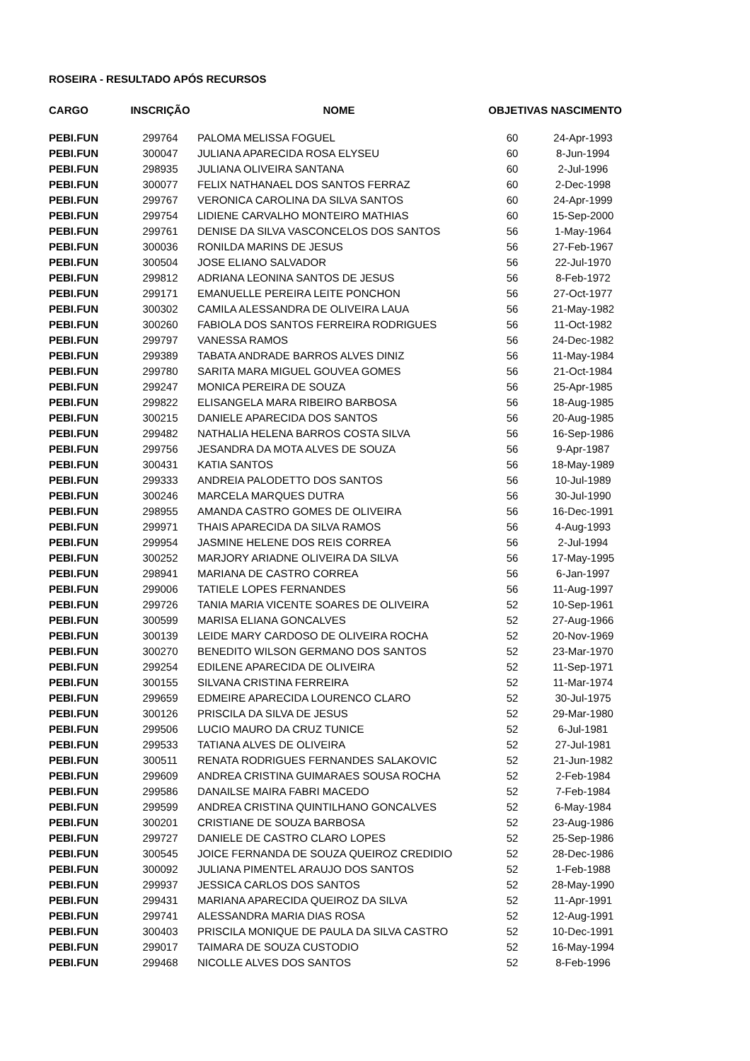ROSEIRA - RESULTADO APÓS RECURSOS
| CARGO | INSCRIÇÃO | NOME | OBJETIVAS NASCIMENTO | |
| --- | --- | --- | --- | --- |
| PEBI.FUN | 299764 | PALOMA MELISSA FOGUEL | 60 | 24-Apr-1993 |
| PEBI.FUN | 300047 | JULIANA APARECIDA ROSA ELYSEU | 60 | 8-Jun-1994 |
| PEBI.FUN | 298935 | JULIANA OLIVEIRA SANTANA | 60 | 2-Jul-1996 |
| PEBI.FUN | 300077 | FELIX NATHANAEL DOS SANTOS FERRAZ | 60 | 2-Dec-1998 |
| PEBI.FUN | 299767 | VERONICA CAROLINA DA SILVA SANTOS | 60 | 24-Apr-1999 |
| PEBI.FUN | 299754 | LIDIENE CARVALHO MONTEIRO MATHIAS | 60 | 15-Sep-2000 |
| PEBI.FUN | 299761 | DENISE DA SILVA VASCONCELOS DOS SANTOS | 56 | 1-May-1964 |
| PEBI.FUN | 300036 | RONILDA MARINS DE JESUS | 56 | 27-Feb-1967 |
| PEBI.FUN | 300504 | JOSE ELIANO SALVADOR | 56 | 22-Jul-1970 |
| PEBI.FUN | 299812 | ADRIANA LEONINA SANTOS DE JESUS | 56 | 8-Feb-1972 |
| PEBI.FUN | 299171 | EMANUELLE PEREIRA LEITE PONCHON | 56 | 27-Oct-1977 |
| PEBI.FUN | 300302 | CAMILA ALESSANDRA DE OLIVEIRA LAUA | 56 | 21-May-1982 |
| PEBI.FUN | 300260 | FABIOLA DOS SANTOS FERREIRA RODRIGUES | 56 | 11-Oct-1982 |
| PEBI.FUN | 299797 | VANESSA RAMOS | 56 | 24-Dec-1982 |
| PEBI.FUN | 299389 | TABATA ANDRADE BARROS ALVES DINIZ | 56 | 11-May-1984 |
| PEBI.FUN | 299780 | SARITA MARA MIGUEL GOUVEA GOMES | 56 | 21-Oct-1984 |
| PEBI.FUN | 299247 | MONICA PEREIRA DE SOUZA | 56 | 25-Apr-1985 |
| PEBI.FUN | 299822 | ELISANGELA MARA RIBEIRO BARBOSA | 56 | 18-Aug-1985 |
| PEBI.FUN | 300215 | DANIELE APARECIDA DOS SANTOS | 56 | 20-Aug-1985 |
| PEBI.FUN | 299482 | NATHALIA HELENA BARROS COSTA SILVA | 56 | 16-Sep-1986 |
| PEBI.FUN | 299756 | JESANDRA DA MOTA ALVES DE SOUZA | 56 | 9-Apr-1987 |
| PEBI.FUN | 300431 | KATIA SANTOS | 56 | 18-May-1989 |
| PEBI.FUN | 299333 | ANDREIA PALODETTO DOS SANTOS | 56 | 10-Jul-1989 |
| PEBI.FUN | 300246 | MARCELA MARQUES DUTRA | 56 | 30-Jul-1990 |
| PEBI.FUN | 298955 | AMANDA CASTRO GOMES DE OLIVEIRA | 56 | 16-Dec-1991 |
| PEBI.FUN | 299971 | THAIS APARECIDA DA SILVA RAMOS | 56 | 4-Aug-1993 |
| PEBI.FUN | 299954 | JASMINE HELENE DOS REIS CORREA | 56 | 2-Jul-1994 |
| PEBI.FUN | 300252 | MARJORY ARIADNE OLIVEIRA DA SILVA | 56 | 17-May-1995 |
| PEBI.FUN | 298941 | MARIANA DE CASTRO CORREA | 56 | 6-Jan-1997 |
| PEBI.FUN | 299006 | TATIELE LOPES FERNANDES | 56 | 11-Aug-1997 |
| PEBI.FUN | 299726 | TANIA MARIA VICENTE SOARES DE OLIVEIRA | 52 | 10-Sep-1961 |
| PEBI.FUN | 300599 | MARISA ELIANA GONCALVES | 52 | 27-Aug-1966 |
| PEBI.FUN | 300139 | LEIDE MARY CARDOSO DE OLIVEIRA ROCHA | 52 | 20-Nov-1969 |
| PEBI.FUN | 300270 | BENEDITO WILSON GERMANO DOS SANTOS | 52 | 23-Mar-1970 |
| PEBI.FUN | 299254 | EDILENE APARECIDA DE OLIVEIRA | 52 | 11-Sep-1971 |
| PEBI.FUN | 300155 | SILVANA CRISTINA FERREIRA | 52 | 11-Mar-1974 |
| PEBI.FUN | 299659 | EDMEIRE APARECIDA LOURENCO CLARO | 52 | 30-Jul-1975 |
| PEBI.FUN | 300126 | PRISCILA DA SILVA DE JESUS | 52 | 29-Mar-1980 |
| PEBI.FUN | 299506 | LUCIO MAURO DA CRUZ TUNICE | 52 | 6-Jul-1981 |
| PEBI.FUN | 299533 | TATIANA ALVES DE OLIVEIRA | 52 | 27-Jul-1981 |
| PEBI.FUN | 300511 | RENATA RODRIGUES FERNANDES SALAKOVIC | 52 | 21-Jun-1982 |
| PEBI.FUN | 299609 | ANDREA CRISTINA GUIMARAES SOUSA ROCHA | 52 | 2-Feb-1984 |
| PEBI.FUN | 299586 | DANAILSE MAIRA FABRI MACEDO | 52 | 7-Feb-1984 |
| PEBI.FUN | 299599 | ANDREA CRISTINA QUINTILHANO GONCALVES | 52 | 6-May-1984 |
| PEBI.FUN | 300201 | CRISTIANE DE SOUZA BARBOSA | 52 | 23-Aug-1986 |
| PEBI.FUN | 299727 | DANIELE DE CASTRO CLARO LOPES | 52 | 25-Sep-1986 |
| PEBI.FUN | 300545 | JOICE FERNANDA DE SOUZA QUEIROZ CREDIDIO | 52 | 28-Dec-1986 |
| PEBI.FUN | 300092 | JULIANA PIMENTEL ARAUJO DOS SANTOS | 52 | 1-Feb-1988 |
| PEBI.FUN | 299937 | JESSICA CARLOS DOS SANTOS | 52 | 28-May-1990 |
| PEBI.FUN | 299431 | MARIANA APARECIDA QUEIROZ DA SILVA | 52 | 11-Apr-1991 |
| PEBI.FUN | 299741 | ALESSANDRA MARIA DIAS ROSA | 52 | 12-Aug-1991 |
| PEBI.FUN | 300403 | PRISCILA MONIQUE DE PAULA DA SILVA CASTRO | 52 | 10-Dec-1991 |
| PEBI.FUN | 299017 | TAIMARA DE SOUZA CUSTODIO | 52 | 16-May-1994 |
| PEBI.FUN | 299468 | NICOLLE ALVES DOS SANTOS | 52 | 8-Feb-1996 |